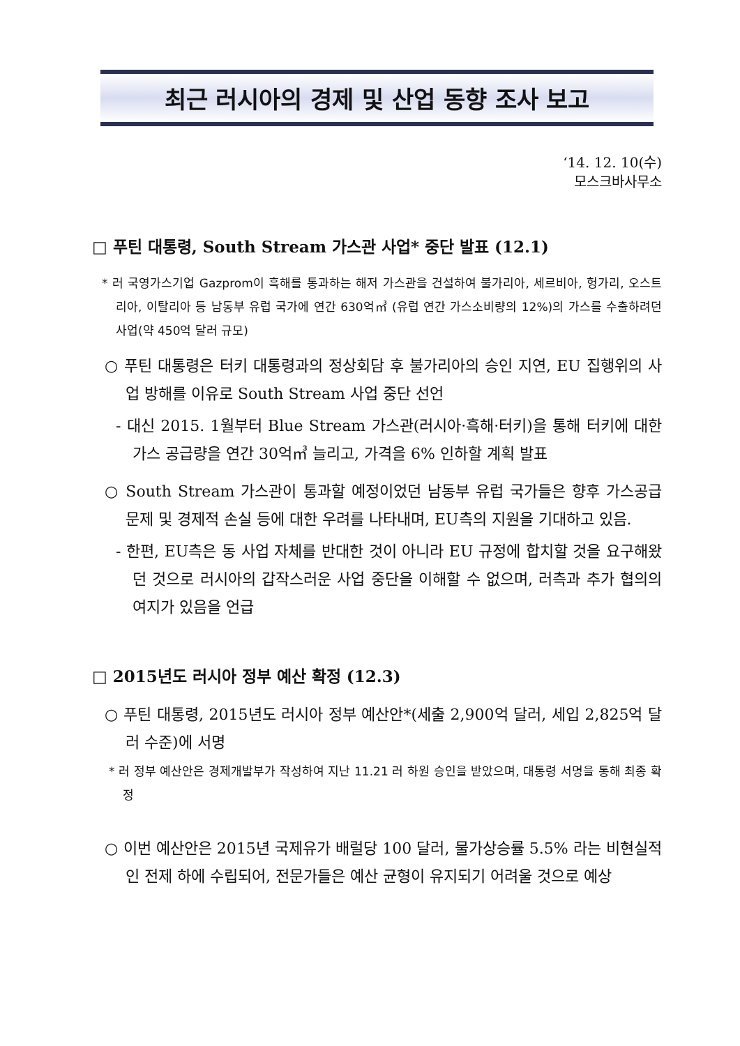최근 러시아의 경제 및 산업 동향 조사 보고
‘14. 12. 10(수)
모스크바사무소
□ 푸틴 대통령, South Stream 가스관 사업* 중단 발표 (12.1)
* 러 국영가스기업 Gazprom이 흑해를 통과하는 해저 가스관을 건설하여 불가리아, 세르비아, 헝가리, 오스트리아, 이탈리아 등 남동부 유럽 국가에 연간 630억㎥ (유럽 연간 가스소비량의 12%)의 가스를 수출하려던 사업(약 450억 달러 규모)
○ 푸틴 대통령은 터키 대통령과의 정상회담 후 불가리아의 승인 지연, EU 집행위의 사업 방해를 이유로 South Stream 사업 중단 선언
- 대신 2015. 1월부터 Blue Stream 가스관(러시아·흑해·터키)을 통해 터키에 대한 가스 공급량을 연간 30억㎥ 늘리고, 가격을 6% 인하할 계획 발표
○ South Stream 가스관이 통과할 예정이었던 남동부 유럽 국가들은 향후 가스공급 문제 및 경제적 손실 등에 대한 우려를 나타내며, EU측의 지원을 기대하고 있음.
- 한편, EU측은 동 사업 자체를 반대한 것이 아니라 EU 규정에 합치할 것을 요구해왔던 것으로 러시아의 갑작스러운 사업 중단을 이해할 수 없으며, 러측과 추가 협의의 여지가 있음을 언급
□ 2015년도 러시아 정부 예산 확정 (12.3)
○ 푸틴 대통령, 2015년도 러시아 정부 예산안*(세출 2,900억 달러, 세입 2,825억 달러 수준)에 서명
* 러 정부 예산안은 경제개발부가 작성하여 지난 11.21 러 하원 승인을 받았으며, 대통령 서명을 통해 최종 확정
○ 이번 예산안은 2015년 국제유가 배럴당 100 달러, 물가상승률 5.5% 라는 비현실적인 전제 하에 수립되어, 전문가들은 예산 균형이 유지되기 어려울 것으로 예상